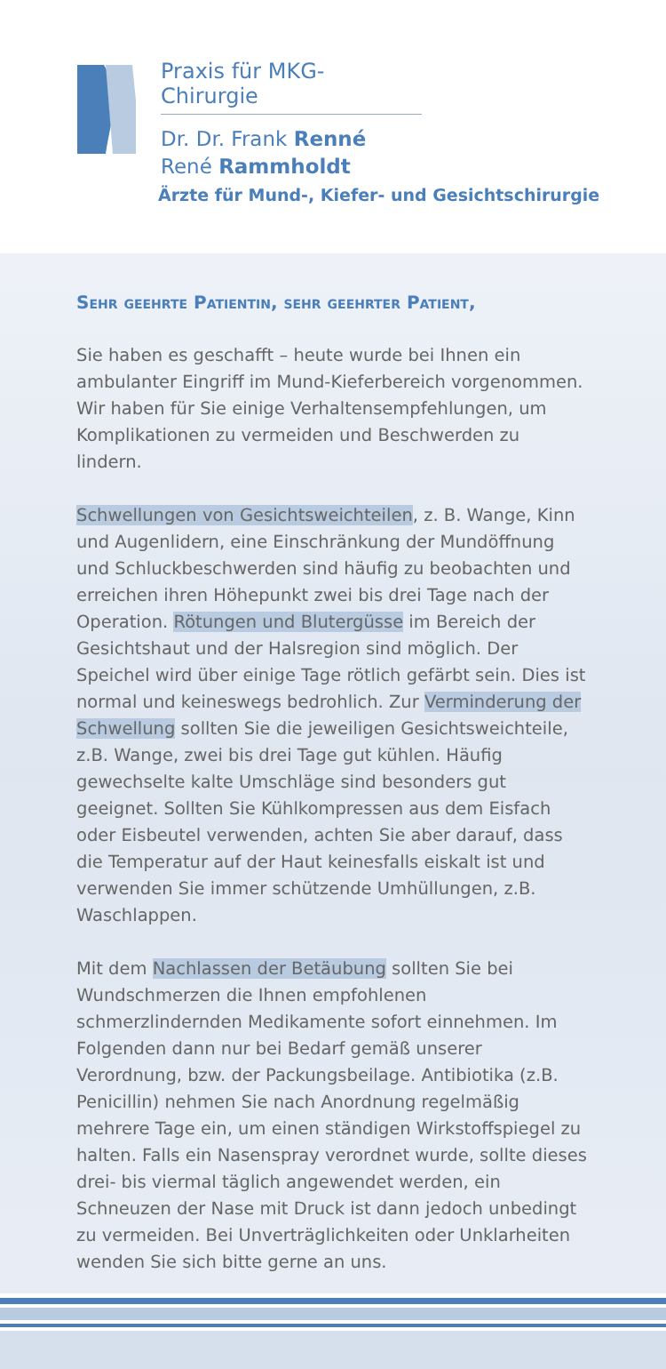Praxis für MKG-Chirurgie
Dr. Dr. Frank Renné
René Rammholdt
Ärzte für Mund-, Kiefer- und Gesichtschirurgie
Sehr geehrte Patientin, sehr geehrter Patient,
Sie haben es geschafft – heute wurde bei Ihnen ein ambulanter Eingriff im Mund-Kieferbereich vorgenommen. Wir haben für Sie einige Verhaltensempfehlungen, um Komplikationen zu vermeiden und Beschwerden zu lindern.
Schwellungen von Gesichtsweichteilen, z. B. Wange, Kinn und Augenlidern, eine Einschränkung der Mundöffnung und Schluckbeschwerden sind häufig zu beobachten und erreichen ihren Höhepunkt zwei bis drei Tage nach der Operation. Rötungen und Blutergüsse im Bereich der Gesichtshaut und der Halsregion sind möglich. Der Speichel wird über einige Tage rötlich gefärbt sein. Dies ist normal und keineswegs bedrohlich. Zur Verminderung der Schwellung sollten Sie die jeweiligen Gesichtsweichteile, z.B. Wange, zwei bis drei Tage gut kühlen. Häufig gewechselte kalte Umschläge sind besonders gut geeignet. Sollten Sie Kühlkompressen aus dem Eisfach oder Eisbeutel verwenden, achten Sie aber darauf, dass die Temperatur auf der Haut keinesfalls eiskalt ist und verwenden Sie immer schützende Umhüllungen, z.B. Waschlappen.
Mit dem Nachlassen der Betäubung sollten Sie bei Wundschmerzen die Ihnen empfohlenen schmerzlindernden Medikamente sofort einnehmen. Im Folgenden dann nur bei Bedarf gemäß unserer Verordnung, bzw. der Packungsbeilage. Antibiotika (z.B. Penicillin) nehmen Sie nach Anordnung regelmäßig mehrere Tage ein, um einen ständigen Wirkstoffspiegel zu halten. Falls ein Nasenspray verordnet wurde, sollte dieses drei- bis viermal täglich angewendet werden, ein Schneuzen der Nase mit Druck ist dann jedoch unbedingt zu vermeiden. Bei Unverträglichkeiten oder Unklarheiten wenden Sie sich bitte gerne an uns.